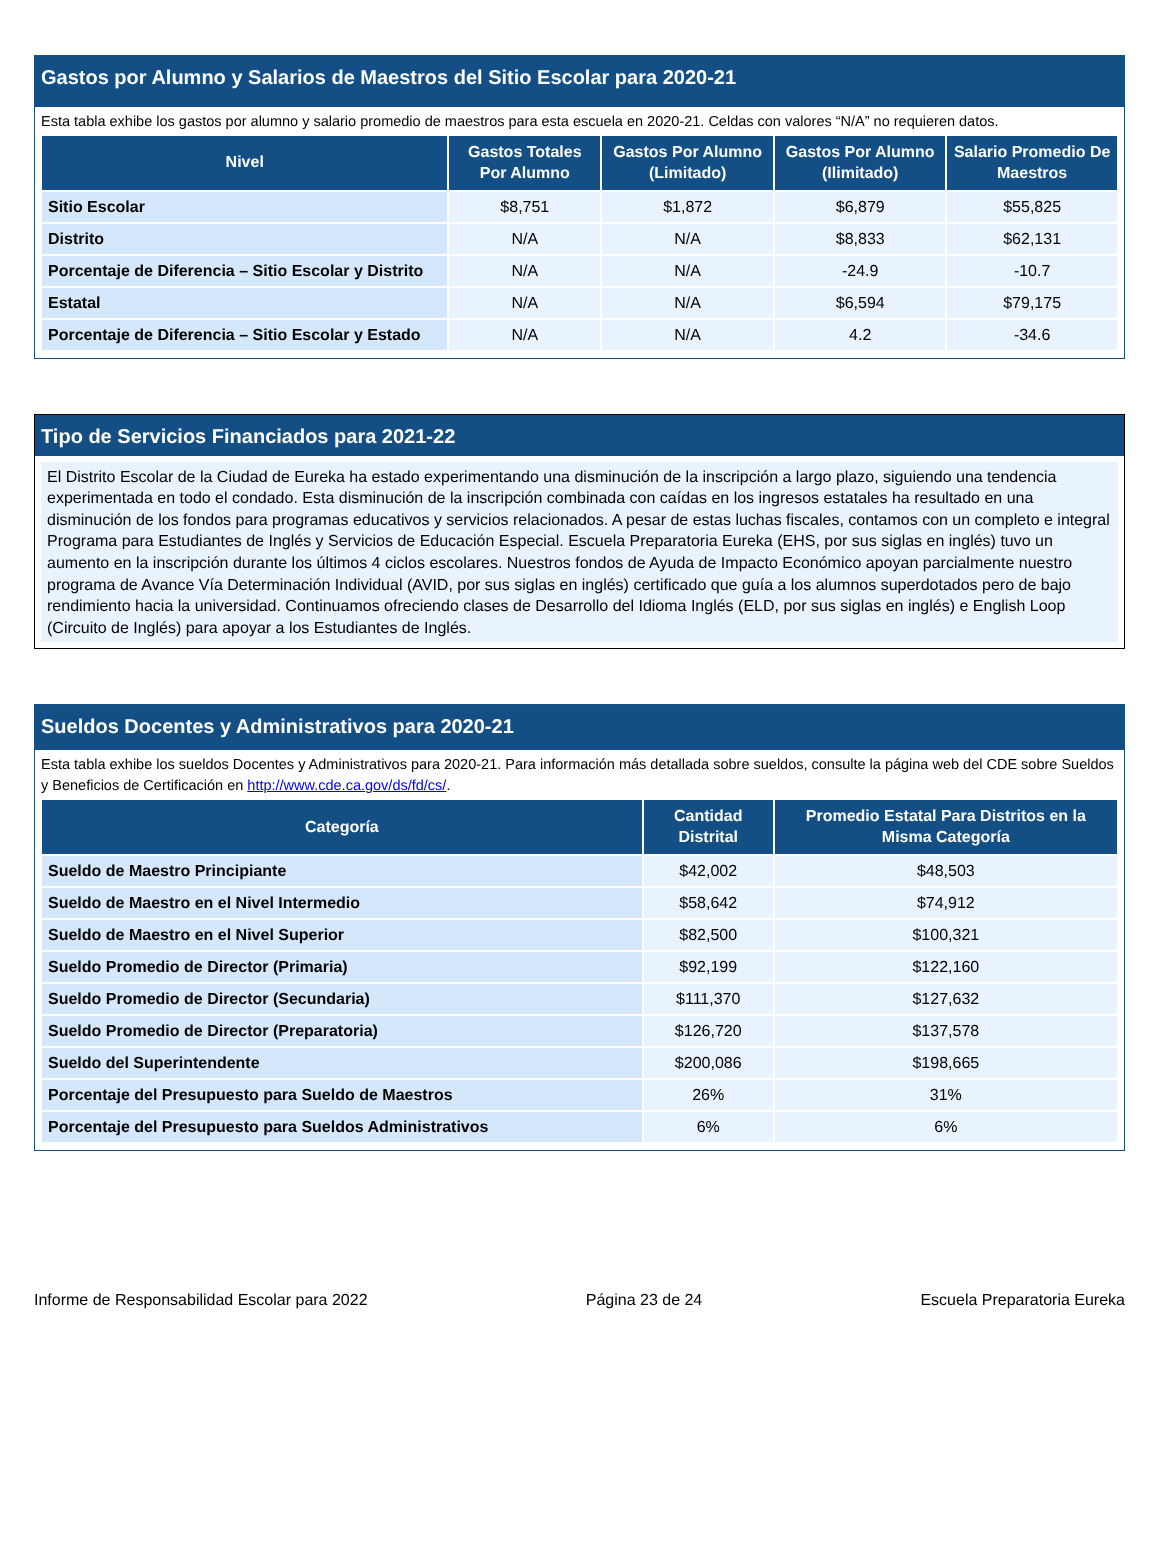Gastos por Alumno y Salarios de Maestros del Sitio Escolar para 2020-21
Esta tabla exhibe los gastos por alumno y salario promedio de maestros para esta escuela en 2020-21. Celdas con valores “N/A” no requieren datos.
| Nivel | Gastos Totales Por Alumno | Gastos Por Alumno (Limitado) | Gastos Por Alumno (Ilimitado) | Salario Promedio De Maestros |
| --- | --- | --- | --- | --- |
| Sitio Escolar | $8,751 | $1,872 | $6,879 | $55,825 |
| Distrito | N/A | N/A | $8,833 | $62,131 |
| Porcentaje de Diferencia – Sitio Escolar y Distrito | N/A | N/A | -24.9 | -10.7 |
| Estatal | N/A | N/A | $6,594 | $79,175 |
| Porcentaje de Diferencia – Sitio Escolar y Estado | N/A | N/A | 4.2 | -34.6 |
Tipo de Servicios Financiados para 2021-22
El Distrito Escolar de la Ciudad de Eureka ha estado experimentando una disminución de la inscripción a largo plazo, siguiendo una tendencia experimentada en todo el condado. Esta disminución de la inscripción combinada con caídas en los ingresos estatales ha resultado en una disminución de los fondos para programas educativos y servicios relacionados. A pesar de estas luchas fiscales, contamos con un completo e integral Programa para Estudiantes de Inglés y Servicios de Educación Especial. Escuela Preparatoria Eureka (EHS, por sus siglas en inglés) tuvo un aumento en la inscripción durante los últimos 4 ciclos escolares. Nuestros fondos de Ayuda de Impacto Económico apoyan parcialmente nuestro programa de Avance Vía Determinación Individual (AVID, por sus siglas en inglés) certificado que guía a los alumnos superdotados pero de bajo rendimiento hacia la universidad. Continuamos ofreciendo clases de Desarrollo del Idioma Inglés (ELD, por sus siglas en inglés) e English Loop (Circuito de Inglés) para apoyar a los Estudiantes de Inglés.
Sueldos Docentes y Administrativos para 2020-21
Esta tabla exhibe los sueldos Docentes y Administrativos para 2020-21. Para información más detallada sobre sueldos, consulte la página web del CDE sobre Sueldos y Beneficios de Certificación en http://www.cde.ca.gov/ds/fd/cs/.
| Categoría | Cantidad Distrital | Promedio Estatal Para Distritos en la Misma Categoría |
| --- | --- | --- |
| Sueldo de Maestro Principiante | $42,002 | $48,503 |
| Sueldo de Maestro en el Nivel Intermedio | $58,642 | $74,912 |
| Sueldo de Maestro en el Nivel Superior | $82,500 | $100,321 |
| Sueldo Promedio de Director (Primaria) | $92,199 | $122,160 |
| Sueldo Promedio de Director (Secundaria) | $111,370 | $127,632 |
| Sueldo Promedio de Director (Preparatoria) | $126,720 | $137,578 |
| Sueldo del Superintendente | $200,086 | $198,665 |
| Porcentaje del Presupuesto para Sueldo de Maestros | 26% | 31% |
| Porcentaje del Presupuesto para Sueldos Administrativos | 6% | 6% |
Informe de Responsabilidad Escolar para 2022 Página 23 de 24 Escuela Preparatoria Eureka